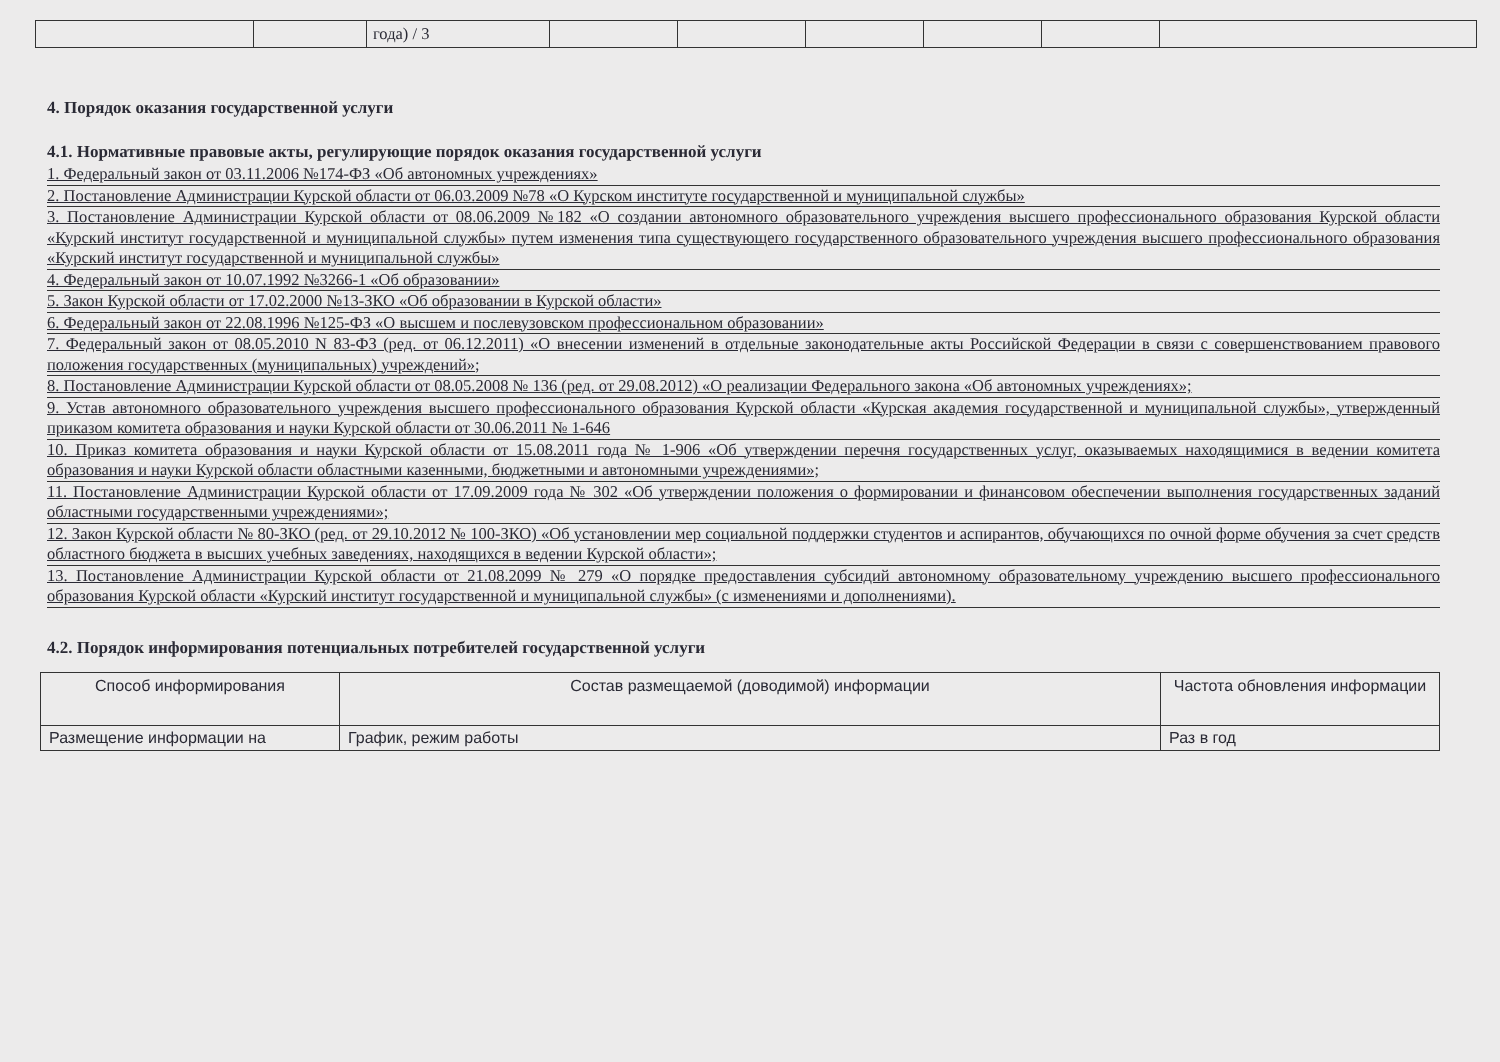| | | года) / 3 | | | | | | |
4. Порядок оказания государственной услуги
4.1. Нормативные правовые акты, регулирующие порядок оказания государственной услуги
1. Федеральный закон от 03.11.2006 №174-ФЗ «Об автономных учреждениях»
2. Постановление Администрации Курской области от 06.03.2009 №78 «О Курском институте государственной и муниципальной службы»
3. Постановление Администрации Курской области от 08.06.2009 №182 «О создании автономного образовательного учреждения высшего профессионального образования Курской области «Курский институт государственной и муниципальной службы» путем изменения типа существующего государственного образовательного учреждения высшего профессионального образования «Курский институт государственной и муниципальной службы»
4. Федеральный закон от 10.07.1992 №3266-1 «Об образовании»
5. Закон Курской области от 17.02.2000 №13-ЗКО «Об образовании в Курской области»
6. Федеральный закон от 22.08.1996 №125-ФЗ «О высшем и послевузовском профессиональном образовании»
7. Федеральный закон от 08.05.2010 N 83-ФЗ (ред. от 06.12.2011) «О внесении изменений в отдельные законодательные акты Российской Федерации в связи с совершенствованием правового положения государственных (муниципальных) учреждений»;
8. Постановление Администрации Курской области от 08.05.2008 № 136 (ред. от 29.08.2012) «О реализации Федерального закона «Об автономных учреждениях»;
9. Устав автономного образовательного учреждения высшего профессионального образования Курской области «Курская академия государственной и муниципальной службы», утвержденный приказом комитета образования и науки Курской области от 30.06.2011 № 1-646
10. Приказ комитета образования и науки Курской области от 15.08.2011 года № 1-906 «Об утверждении перечня государственных услуг, оказываемых находящимися в ведении комитета образования и науки Курской области областными казенными, бюджетными и автономными учреждениями»;
11. Постановление Администрации Курской области от 17.09.2009 года № 302 «Об утверждении положения о формировании и финансовом обеспечении выполнения государственных заданий областными государственными учреждениями»;
12. Закон Курской области № 80-ЗКО (ред. от 29.10.2012 № 100-ЗКО) «Об установлении мер социальной поддержки студентов и аспирантов, обучающихся по очной форме обучения за счет средств областного бюджета в высших учебных заведениях, находящихся в ведении Курской области»;
13. Постановление Администрации Курской области от 21.08.2099 № 279 «О порядке предоставления субсидий автономному образовательному учреждению высшего профессионального образования Курской области «Курский институт государственной и муниципальной службы» (с изменениями и дополнениями).
4.2. Порядок информирования потенциальных потребителей государственной услуги
| Способ информирования | Состав размещаемой (доводимой) информации | Частота обновления информации |
| --- | --- | --- |
| Размещение информации на | График, режим работы | Раз в год |